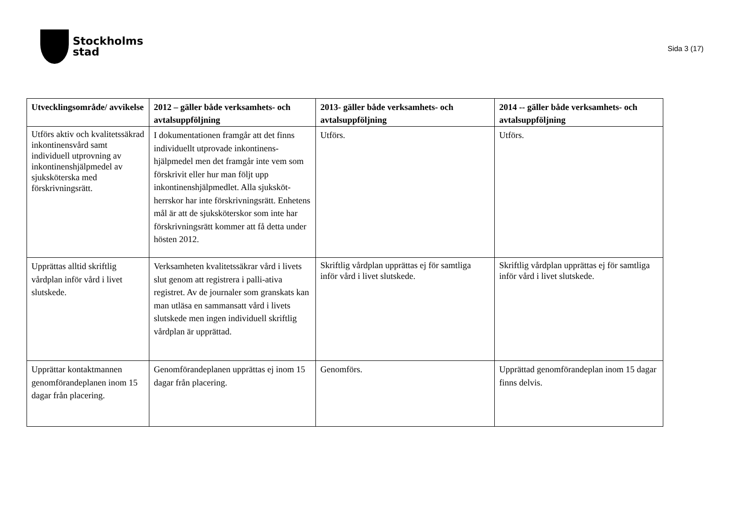Stockholms
stad
Sida 3 (17)
| Utvecklingsområde/ avvikelse | 2012 – gäller både verksamhets- och avtalsuppföljning | 2013- gäller både verksamhets- och avtalsuppföljning | 2014 -- gäller både verksamhets- och avtalsuppföljning |
| --- | --- | --- | --- |
| Utförs aktiv och kvalitetssäkrad inkontinensvård samt individuell utprovning av inkontinenshjälpmedel av sjuksköterska med förskrivningsrätt. | I dokumentationen framgår att det finns individuellt utprovade inkontinens-hjälpmedel men det framgår inte vem som förskrivit eller hur man följt upp inkontinenshjälpmedlet. Alla sjuksköt-herrskor har inte förskrivningsrätt. Enhetens mål är att de sjuksköterskor som inte har förskrivningsrätt kommer att få detta under hösten 2012. | Utförs. | Utförs. |
| Upprättas alltid skriftlig vårdplan inför vård i livet slutskede. | Verksamheten kvalitetssäkrar vård i livets slut genom att registrera i palli-ativa registret. Av de journaler som granskats kan man utläsa en sammansatt vård i livets slutskede men ingen individuell skriftlig vårdplan är upprättad. | Skriftlig vårdplan upprättas ej för samtliga inför vård i livet slutskede. | Skriftlig vårdplan upprättas ej för samtliga inför vård i livet slutskede. |
| Upprättar kontaktmannen genomförandeplanen inom 15 dagar från placering. | Genomförandeplanen upprättas ej inom 15 dagar från placering. | Genomförs. | Upprättad genomförandeplan inom 15 dagar finns delvis. |